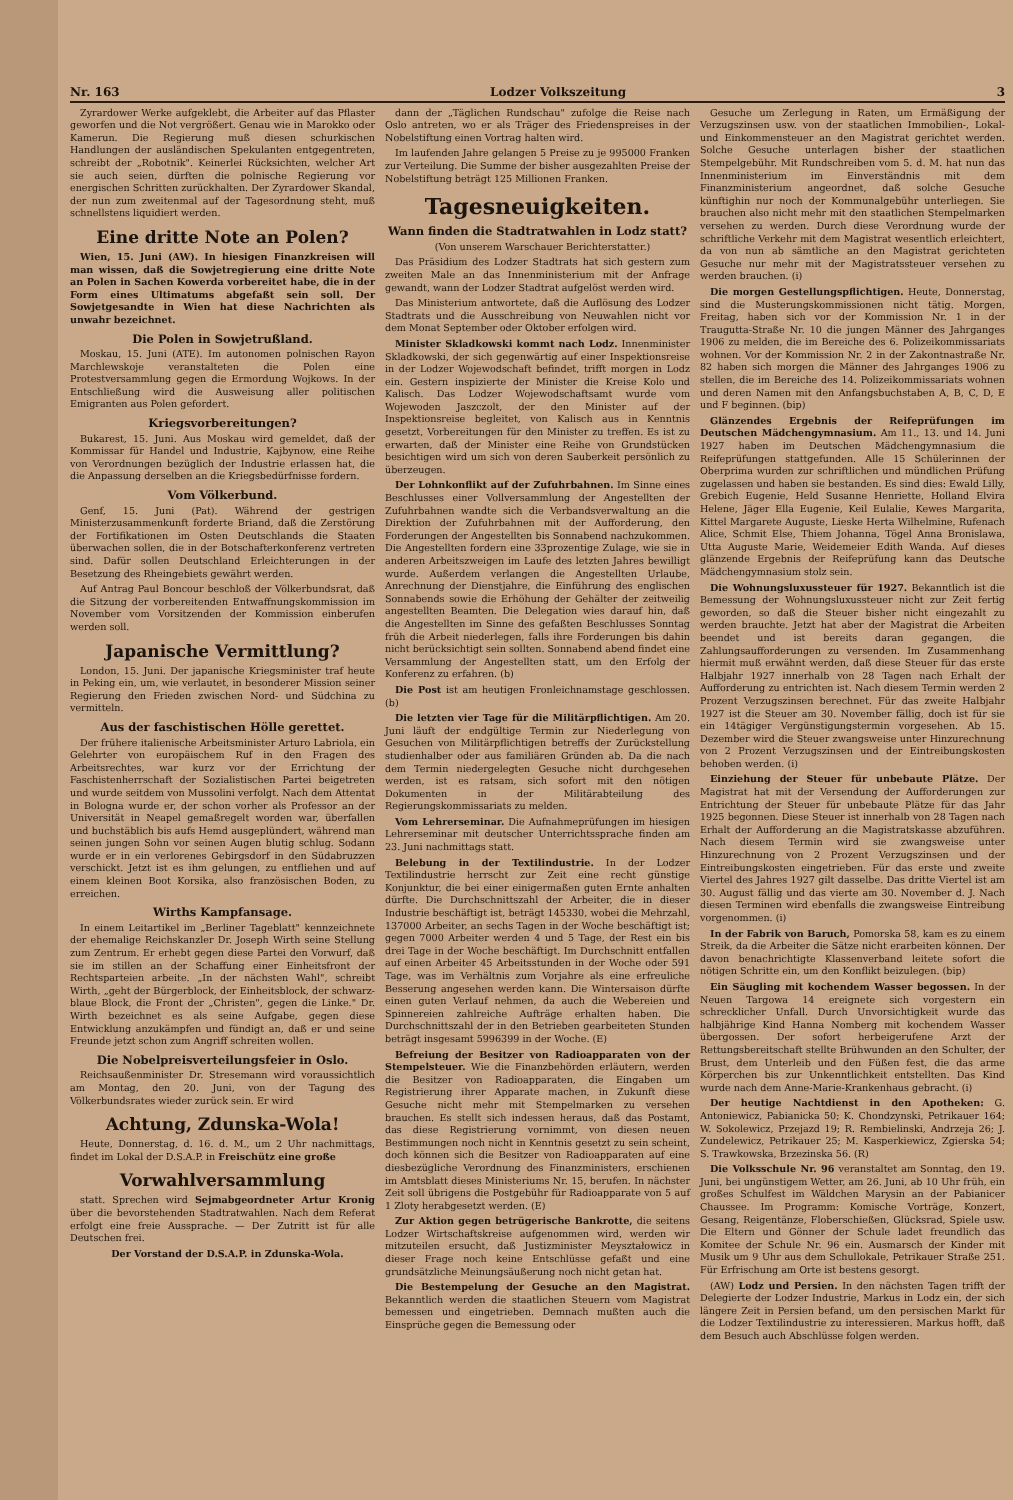Nr. 163 Lodzer Volkszeitung 3
Zyrardower Werke aufgeklebt, die Arbeiter auf das Pflaster geworfen und die Not vergrößert. Genau wie in Marokko oder Kamerun. Die Regierung muß diesen schurkischen Handlungen der ausländischen Spekulanten entgegentreten, schreibt der „Robotnik". Keinerlei Rücksichten, welcher Art sie auch seien, dürften die polnische Regierung vor energischen Schritten zurückhalten. Der Zyrardower Skandal, der nun zum zweitenmal auf der Tagesordnung steht, muß schnellstens liquidiert werden.
Eine dritte Note an Polen?
Wien, 15. Juni (AW). In hiesigen Finanzkreisen will man wissen, daß die Sowjetregierung eine dritte Note an Polen in Sachen Kowerda vorbereitet habe, die in der Form eines Ultimatums abgefaßt sein soll. Der Sowjetgesandte in Wien hat diese Nachrichten als unwahr bezeichnet.
Die Polen in Sowjetrußland.
Moskau, 15. Juni (ATE). Im autonomen polnischen Rayon Marchlewskoje veranstalteten die Polen eine Protestversammlung gegen die Ermordung Wojkows. In der Entschließung wird die Ausweisung aller politischen Emigranten aus Polen gefordert.
Kriegsvorbereitungen?
Bukarest, 15. Juni. Aus Moskau wird gemeldet, daß der Kommissar für Handel und Industrie, Kajbynow, eine Reihe von Verordnungen bezüglich der Industrie erlassen hat, die die Anpassung derselben an die Kriegsbedürfnisse fordern.
Vom Völkerbund.
Genf, 15. Juni (Pat). Während der gestrigen Ministerzusammenkunft forderte Briand, daß die Zerstörung der Fortifikationen im Osten Deutschlands die Staaten überwachen sollen, die in der Botschafterkonferenz vertreten sind. Dafür sollen Deutschland Erleichterungen in der Besetzung des Rheingebiets gewährt werden.
Auf Antrag Paul Boncour beschloß der Völkerbundsrat, daß die Sitzung der vorbereitenden Entwaffnungskommission im November vom Vorsitzenden der Kommission einberufen werden soll.
Japanische Vermittlung?
London, 15. Juni. Der japanische Kriegsminister traf heute in Peking ein, um, wie verlautet, in besonderer Mission seiner Regierung den Frieden zwischen Nord- und Südchina zu vermitteln.
Aus der faschistischen Hölle gerettet.
Der frühere italienische Arbeitsminister Arturo Labriola, ein Gelehrter von europäischem Ruf in den Fragen des Arbeitsrechtes, war kurz vor der Errichtung der Faschistenherrschaft der Sozialistischen Partei beigetreten und wurde seitdem von Mussolini verfolgt. Nach dem Attentat in Bologna wurde er, der schon vorher als Professor an der Universität in Neapel gemaßregelt worden war, überfallen und buchstäblich bis aufs Hemd ausgeplündert, während man seinen jungen Sohn vor seinen Augen blutig schlug. Sodann wurde er in ein verlorenes Gebirgsdorf in den Südabruzzen verschickt. Jetzt ist es ihm gelungen, zu entfliehen und auf einem kleinen Boot Korsika, also französischen Boden, zu erreichen.
Wirths Kampfansage.
In einem Leitartikel im „Berliner Tageblatt" kennzeichnete der ehemalige Reichskanzler Dr. Joseph Wirth seine Stellung zum Zentrum. Er erhebt gegen diese Partei den Vorwurf, daß sie im stillen an der Schaffung einer Einheitsfront der Rechtsparteien arbeite. „In der nächsten Wahl", schreibt Wirth, „geht der Bürgerblock, der Einheitsblock, der schwarz-blaue Block, die Front der „Christen", gegen die Linke." Dr. Wirth bezeichnet es als seine Aufgabe, gegen diese Entwicklung anzukämpfen und fündigt an, daß er und seine Freunde jetzt schon zum Angriff schreiten wollen.
Die Nobelpreisverteilungsfeier in Oslo.
Reichsaußenminister Dr. Stresemann wird voraussichtlich am Montag, den 20. Juni, von der Tagung des Völkerbundsrates wieder zurück sein. Er wird
Achtung, Zdunska-Wola!
Heute, Donnerstag, d. 16. d. M., um 2 Uhr nachmittags, findet im Lokal der D.S.A.P. in Freischütz eine große
Vorwahlversammlung
statt. Sprechen wird Sejmabgeordneter Artur Kronig über die bevorstehenden Stadtratwahlen. Nach dem Referat erfolgt eine freie Aussprache. — Der Zutritt ist für alle Deutschen frei.
Der Vorstand der D.S.A.P. in Zdunska-Wola.
dann der „Täglichen Rundschau" zufolge die Reise nach Oslo antreten, wo er als Träger des Friedenspreises in der Nobelstiftung einen Vortrag halten wird.
Im laufenden Jahre gelangen 5 Preise zu je 995000 Franken zur Verteilung. Die Summe der bisher ausgezahlten Preise der Nobelstiftung beträgt 125 Millionen Franken.
Tagesneuigkeiten.
Wann finden die Stadtratwahlen in Lodz statt?
(Von unserem Warschauer Berichterstatter.)
Das Präsidium des Lodzer Stadtrats hat sich gestern zum zweiten Male an das Innenministerium mit der Anfrage gewandt, wann der Lodzer Stadtrat aufgelöst werden wird.
Das Ministerium antwortete, daß die Auflösung des Lodzer Stadtrats und die Ausschreibung von Neuwahlen nicht vor dem Monat September oder Oktober erfolgen wird.
Minister Skladkowski kommt nach Lodz. Innenminister Skladkowski, der sich gegenwärtig auf einer Inspektionsreise in der Lodzer Wojewodschaft befindet, trifft morgen in Lodz ein. Gestern inspizierte der Minister die Kreise Kolo und Kalisch. Das Lodzer Wojewodschaftsamt wurde vom Wojewoden Jaszczolt, der den Minister auf der Inspektionsreise begleitet, von Kalisch aus in Kenntnis gesetzt, Vorbereitungen für den Minister zu treffen. Es ist zu erwarten, daß der Minister eine Reihe von Grundstücken besichtigen wird um sich von deren Sauberkeit persönlich zu überzeugen.
Der Lohnkonflikt auf der Zufuhrbahnen. Im Sinne eines Beschlusses einer Vollversammlung der Angestellten der Zufuhrbahnen wandte sich die Verbandsverwaltung an die Direktion der Zufuhrbahnen mit der Aufforderung, den Forderungen der Angestellten bis Sonnabend nachzukommen. Die Angestellten fordern eine 33prozentige Zulage, wie sie in anderen Arbeitszweigen im Laufe des letzten Jahres bewilligt wurde. Außerdem verlangen die Angestellten Urlaube, Anrechnung der Dienstjahre, die Einführung des englischen Sonnabends sowie die Erhöhung der Gehälter der zeitweilig angestellten Beamten. Die Delegation wies darauf hin, daß die Angestellten im Sinne des gefaßten Beschlusses Sonntag früh die Arbeit niederlegen, falls ihre Forderungen bis dahin nicht berücksichtigt sein sollten. Sonnabend abend findet eine Versammlung der Angestellten statt, um den Erfolg der Konferenz zu erfahren. (b)
Die Post ist am heutigen Fronleichnamstage geschlossen. (b)
Die letzten vier Tage für die Militärpflichtigen. Am 20. Juni läuft der endgültige Termin zur Niederlegung von Gesuchen von Militärpflichtigen betreffs der Zurückstellung studienhalber oder aus familiären Gründen ab. Da die nach dem Termin niedergelegten Gesuche nicht durchgesehen werden, ist es ratsam, sich sofort mit den nötigen Dokumenten in der Militärabteilung des Regierungskommissariats zu melden.
Vom Lehrerseminar. Die Aufnahmeprüfungen im hiesigen Lehrerseminar mit deutscher Unterrichtssprache finden am 23. Juni nachmittags statt.
Belebung in der Textilindustrie. In der Lodzer Textilindustrie herrscht zur Zeit eine recht günstige Konjunktur, die bei einer einigermaßen guten Ernte anhalten dürfte. Die Durchschnittszahl der Arbeiter, die in dieser Industrie beschäftigt ist, beträgt 145330, wobei die Mehrzahl, 137000 Arbeiter, an sechs Tagen in der Woche beschäftigt ist; gegen 7000 Arbeiter werden 4 und 5 Tage, der Rest ein bis drei Tage in der Woche beschäftigt. Im Durchschnitt entfallen auf einen Arbeiter 45 Arbeitsstunden in der Woche oder 591 Tage, was im Verhältnis zum Vorjahre als eine erfreuliche Besserung angesehen werden kann. Die Wintersaison dürfte einen guten Verlauf nehmen, da auch die Webereien und Spinnereien zahlreiche Aufträge erhalten haben. Die Durchschnittszahl der in den Betrieben gearbeiteten Stunden beträgt insgesamt 5996399 in der Woche. (E)
Befreiung der Besitzer von Radioapparaten von der Stempelsteuer. Wie die Finanzbehörden erläutern, werden die Besitzer von Radioapparaten, die Eingaben um Registrierung ihrer Apparate machen, in Zukunft diese Gesuche nicht mehr mit Stempelmarken zu versehen brauchen. Es stellt sich indessen heraus, daß das Postamt, das diese Registrierung vornimmt, von diesen neuen Bestimmungen noch nicht in Kenntnis gesetzt zu sein scheint, doch können sich die Besitzer von Radioapparaten auf eine diesbezügliche Verordnung des Finanzministers, erschienen im Amtsblatt dieses Ministeriums Nr. 15, berufen. In nächster Zeit soll übrigens die Postgebühr für Radioapparate von 5 auf 1 Zloty herabgesetzt werden. (E)
Zur Aktion gegen betrügerische Bankrotte, die seitens Lodzer Wirtschaftskreise aufgenommen wird, werden wir mitzuteilen ersucht, daß Justizminister Meyształowicz in dieser Frage noch keine Entschlüsse gefaßt und eine grundsätzliche Meinungsäußerung noch nicht getan hat.
Die Bestempelung der Gesuche an den Magistrat. Bekanntlich werden die staatlichen Steuern vom Magistrat bemessen und eingetrieben. Demnach mußten auch die Einsprüche gegen die Bemessung oder
Gesuche um Zerlegung in Raten, um Ermäßigung der Verzugszinsen usw. von der staatlichen Immobilien-, Lokal- und Einkommensteuer an den Magistrat gerichtet werden. Solche Gesuche unterlagen bisher der staatlichen Stempelgebühr. Mit Rundschreiben vom 5. d. M. hat nun das Innenministerium im Einverständnis mit dem Finanzministerium angeordnet, daß solche Gesuche künftighin nur noch der Kommunalgebühr unterliegen. Sie brauchen also nicht mehr mit den staatlichen Stempelmarken versehen zu werden. Durch diese Verordnung wurde der schriftliche Verkehr mit dem Magistrat wesentlich erleichtert, da von nun ab sämtliche an den Magistrat gerichteten Gesuche nur mehr mit der Magistratssteuer versehen zu werden brauchen. (i)
Die morgen Gestellungspflichtigen. Heute, Donnerstag, sind die Musterungskommissionen nicht tätig. Morgen, Freitag, haben sich vor der Kommission Nr. 1 in der Traugutta-Straße Nr. 10 die jungen Männer des Jahrganges 1906 zu melden, die im Bereiche des 6. Polizeikommissariats wohnen. Vor der Kommission Nr. 2 in der Zakontnastraße Nr. 82 haben sich morgen die Männer des Jahrganges 1906 zu stellen, die im Bereiche des 14. Polizeikommissariats wohnen und deren Namen mit den Anfangsbuchstaben A, B, C, D, E und F beginnen. (bip)
Glänzendes Ergebnis der Reifeprüfungen im Deutschen Mädchengymnasium. Am 11., 13. und 14. Juni 1927 haben im Deutschen Mädchengymnasium die Reifeprüfungen stattgefunden. Alle 15 Schülerinnen der Oberprima wurden zur schriftlichen und mündlichen Prüfung zugelassen und haben sie bestanden. Es sind dies: Ewald Lilly, Grebich Eugenie, Held Susanne Henriette, Holland Elvira Helene, Jäger Ella Eugenie, Keil Eulalie, Kewes Margarita, Kittel Margarete Auguste, Lieske Herta Wilhelmine, Rufenach Alice, Schmit Else, Thiem Johanna, Tögel Anna Bronislawa, Utta Auguste Marie, Weidemeier Edith Wanda. Auf dieses glänzende Ergebnis der Reifeprüfung kann das Deutsche Mädchengymnasium stolz sein.
Die Wohnungsluxussteuer für 1927. Bekanntlich ist die Bemessung der Wohnungsluxussteuer nicht zur Zeit fertig geworden, so daß die Steuer bisher nicht eingezahlt zu werden brauchte. Jetzt hat aber der Magistrat die Arbeiten beendet und ist bereits daran gegangen, die Zahlungsaufforderungen zu versenden. Im Zusammenhang hiermit muß erwähnt werden, daß diese Steuer für das erste Halbjahr 1927 innerhalb von 28 Tagen nach Erhalt der Aufforderung zu entrichten ist. Nach diesem Termin werden 2 Prozent Verzugszinsen berechnet. Für das zweite Halbjahr 1927 ist die Steuer am 30. November fällig, doch ist für sie ein 14tägiger Vergünstigungstermin vorgesehen. Ab 15. Dezember wird die Steuer zwangsweise unter Hinzurechnung von 2 Prozent Verzugszinsen und der Eintreibungskosten behoben werden. (i)
Einziehung der Steuer für unbebaute Plätze. Der Magistrat hat mit der Versendung der Aufforderungen zur Entrichtung der Steuer für unbebaute Plätze für das Jahr 1925 begonnen. Diese Steuer ist innerhalb von 28 Tagen nach Erhalt der Aufforderung an die Magistratskasse abzuführen. Nach diesem Termin wird sie zwangsweise unter Hinzurechnung von 2 Prozent Verzugszinsen und der Eintreibungskosten eingetrieben. Für das erste und zweite Viertel des Jahres 1927 gilt dasselbe. Das dritte Viertel ist am 30. August fällig und das vierte am 30. November d. J. Nach diesen Terminen wird ebenfalls die zwangsweise Eintreibung vorgenommen. (i)
In der Fabrik von Baruch, Pomorska 58, kam es zu einem Streik, da die Arbeiter die Sätze nicht erarbeiten können. Der davon benachrichtigte Klassenverband leitete sofort die nötigen Schritte ein, um den Konflikt beizulegen. (bip)
Ein Säugling mit kochendem Wasser begossen. In der Neuen Targowa 14 ereignete sich vorgestern ein schrecklicher Unfall. Durch Unvorsichtigkeit wurde das halbjährige Kind Hanna Nomberg mit kochendem Wasser übergossen. Der sofort herbeigerufene Arzt der Rettungsbereitschaft stellte Brühwunden an den Schulter, der Brust, dem Unterleib und den Füßen fest, die das arme Körperchen bis zur Unkenntlichkeit entstellten. Das Kind wurde nach dem Anne-Marie-Krankenhaus gebracht. (i)
Der heutige Nachtdienst in den Apotheken: G. Antoniewicz, Pabianicka 50; K. Chondzynski, Petrikauer 164; W. Sokolewicz, Przejazd 19; R. Rembielinski, Andrzeja 26; J. Zundelewicz, Petrikauer 25; M. Kasperkiewicz, Zgierska 54; S. Trawkowska, Brzezinska 56. (R)
Die Volksschule Nr. 96 veranstaltet am Sonntag, den 19. Juni, bei ungünstigem Wetter, am 26. Juni, ab 10 Uhr früh, ein großes Schulfest im Wäldchen Marysin an der Pabianicer Chaussee. Im Programm: Komische Vorträge, Konzert, Gesang, Reigentänze, Floberschießen, Glücksrad, Spiele usw. Die Eltern und Gönner der Schule ladet freundlich das Komitee der Schule Nr. 96 ein. Ausmarsch der Kinder mit Musik um 9 Uhr aus dem Schullokale, Petrikauer Straße 251. Für Erfrischung am Orte ist bestens gesorgt.
(AW) Lodz und Persien. In den nächsten Tagen trifft der Delegierte der Lodzer Industrie, Markus in Lodz ein, der sich längere Zeit in Persien befand, um den persischen Markt für die Lodzer Textilindustrie zu interessieren. Markus hofft, daß dem Besuch auch Abschlüsse folgen werden.